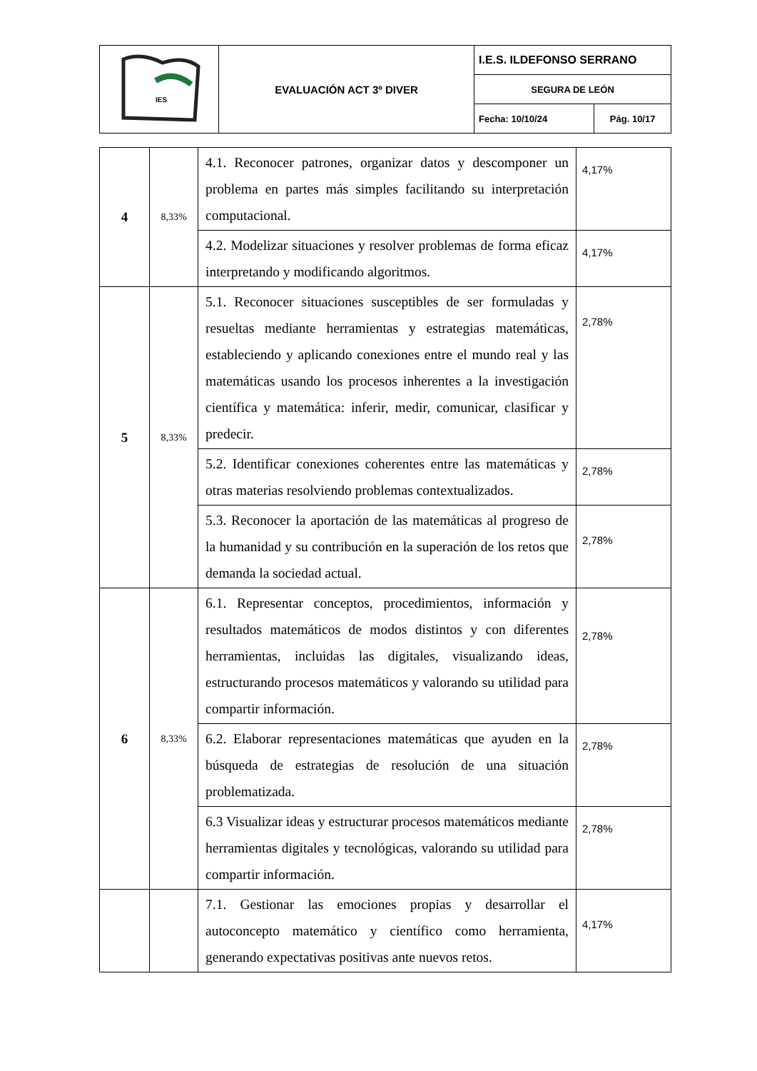| IES | EVALUACIÓN ACT 3º DIVER | I.E.S. ILDEFONSO SERRANO | |
| | | SEGURA DE LEÓN | |
| | | Fecha: 10/10/24 | Pág. 10/17 |
| 4 | 8,33% | 4.1. Reconocer patrones, organizar datos y descomponer un problema en partes más simples facilitando su interpretación computacional. | 4,17% |
| | | 4.2. Modelizar situaciones y resolver problemas de forma eficaz interpretando y modificando algoritmos. | 4,17% |
| 5 | 8,33% | 5.1. Reconocer situaciones susceptibles de ser formuladas y resueltas mediante herramientas y estrategias matemáticas, estableciendo y aplicando conexiones entre el mundo real y las matemáticas usando los procesos inherentes a la investigación científica y matemática: inferir, medir, comunicar, clasificar y predecir. | 2,78% |
| | | 5.2. Identificar conexiones coherentes entre las matemáticas y otras materias resolviendo problemas contextualizados. | 2,78% |
| | | 5.3. Reconocer la aportación de las matemáticas al progreso de la humanidad y su contribución en la superación de los retos que demanda la sociedad actual. | 2,78% |
| 6 | 8,33% | 6.1. Representar conceptos, procedimientos, información y resultados matemáticos de modos distintos y con diferentes herramientas, incluidas las digitales, visualizando ideas, estructurando procesos matemáticos y valorando su utilidad para compartir información. | 2,78% |
| | | 6.2. Elaborar representaciones matemáticas que ayuden en la búsqueda de estrategias de resolución de una situación problematizada. | 2,78% |
| | | 6.3 Visualizar ideas y estructurar procesos matemáticos mediante herramientas digitales y tecnológicas, valorando su utilidad para compartir información. | 2,78% |
| | | 7.1. Gestionar las emociones propias y desarrollar el autoconcepto matemático y científico como herramienta, generando expectativas positivas ante nuevos retos. | 4,17% |